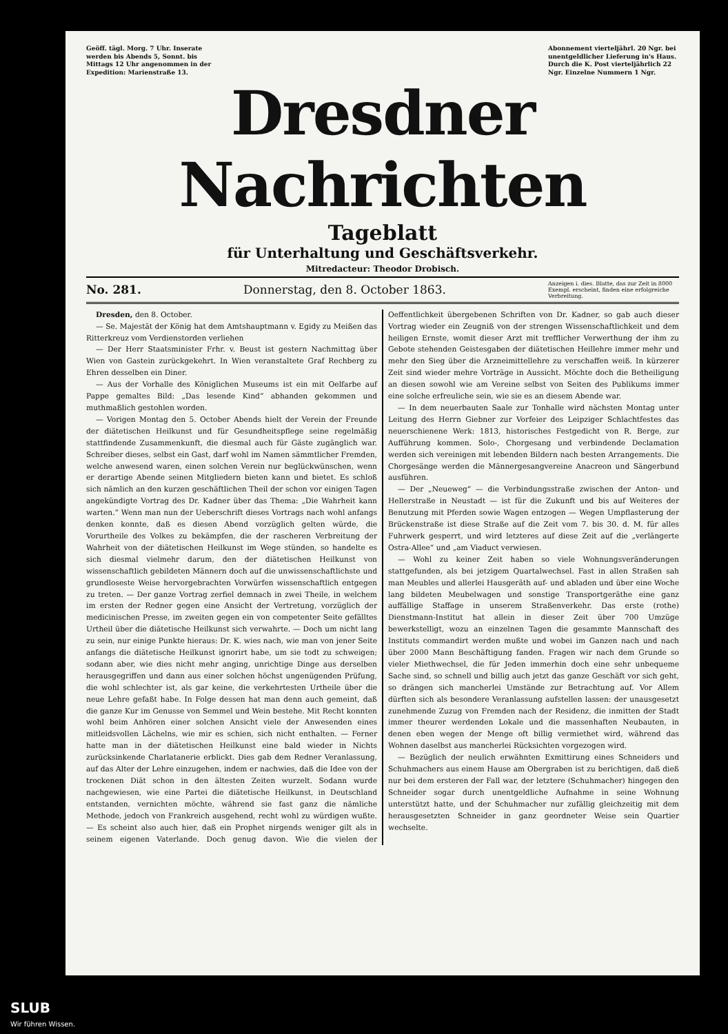Geöff. tägl. Morg. 7 Uhr. Inserate werden bis Abends 5, Sonnt. bis Mittags 12 Uhr angenommen in der Expedition: Marienstraße 13.
Abonnement vierteljährl. 20 Ngr. bei unentgeldlicher Lieferung in's Haus. Durch die K. Post vierteljährlich 22 Ngr. Einzelne Nummern 1 Ngr.
Dresdner Nachrichten
Tageblatt
für Unterhaltung und Geschäftsverkehr.
Mitredacteur: Theodor Drobisch.
No. 281. Donnerstag, den 8. October 1863. Anzeigen i. dies. Blatte, das zur Zeit in 8000 Exempl. erscheint, finden eine erfolgreiche Verbreitung.
Dresden, den 8. October.
— Se. Majestät der König hat dem Amtshauptmann v. Egidy zu Meißen das Ritterkreuz vom Verdienstorden verliehen
— Der Herr Staatsminister Frhr. v. Beust ist gestern Nachmittag über Wien von Gastein zurückgekehrt. In Wien veranstaltete Graf Rechberg zu Ehren desselben ein Diner.
— Aus der Vorhalle des Königlichen Museums ist ein mit Oelfarbe auf Pappe gemaltes Bild: „Das lesende Kind“ abhanden gekommen und muthmaßlich gestohlen worden.
— Vorigen Montag den 5. October Abends hielt der Verein der Freunde der diätetischen Heilkunst und für Gesundheitspflege seine regelmäßig stattfindende Zusammenkunft, die diesmal auch für Gäste zugänglich war. Schreiber dieses, selbst ein Gast, darf wohl im Namen sämmtlicher Fremden, welche anwesend waren, einen solchen Verein nur beglückwünschen, wenn er derartige Abende seinen Mitgliedern bieten kann und bietet. Es schloß sich nämlich an den kurzen geschäftlichen Theil der schon vor einigen Tagen angekündigte Vortrag des Dr. Kadner über das Thema: „Die Wahrheit kann warten.“ Wenn man nun der Ueberschrift dieses Vortrags nach wohl anfangs denken konnte, daß es diesen Abend vorzüglich gelten würde, die Vorurtheile des Volkes zu bekämpfen, die der rascheren Verbreitung der Wahrheit von der diätetischen Heilkunst im Wege stünden, so handelte es sich diesmal vielmehr darum, den der diätetischen Heilkunst von wissenschaftlich gebildeten Männern doch auf die unwissenschaftlichste und grundloseste Weise hervorgebrachten Vorwürfen wissenschaftlich entgegen zu treten. — Der ganze Vortrag zerfiel demnach in zwei Theile, in welchem im ersten der Redner gegen eine Ansicht der Vertretung, vorzüglich der medicinischen Presse, im zweiten gegen ein von competenter Seite gefälltes Urtheil über die diätetische Heilkunst sich verwahrte. — Doch um nicht lang zu sein, nur einige Punkte hieraus: Dr. K. wies nach, wie man von jener Seite anfangs die diätetische Heilkunst ignorirt habe, um sie todt zu schweigen; sodann aber, wie dies nicht mehr anging, unrichtige Dinge aus derselben herausgegriffen und dann aus einer solchen höchst ungenügenden Prüfung, die wohl schlechter ist, als gar keine, die verkehrtesten Urtheile über die neue Lehre gefaßt habe. In Folge dessen hat man denn auch gemeint, daß die ganze Kur im Genusse von Semmel und Wein bestehe. Mit Recht konnten wohl beim Anhören einer solchen Ansicht viele der Anwesenden eines mitleidsvollen Lächelns, wie mir es schien, sich nicht enthalten. — Ferner hatte man in der diätetischen Heilkunst eine bald wieder in Nichts zurücksinkende Charlatanerie erblickt. Dies gab dem Redner Veranlassung, auf das Alter der Lehre einzugehen, indem er nachwies, daß die Idee von der trockenen Diät schon in den ältesten Zeiten wurzelt. Sodann wurde nachgewiesen, wie eine Partei die diätetische Heilkunst, in Deutschland entstanden, vernichten möchte, während sie fast ganz die nämliche Methode, jedoch von Frankreich ausgehend, recht wohl zu würdigen wußte. — Es scheint also auch hier, daß ein Prophet nirgends weniger gilt als in seinem eigenen Vaterlande. Doch genug davon. Wie die vielen der Oeffentlichkeit übergebenen Schriften von Dr. Kadner, so gab auch dieser Vortrag wieder ein Zeugniß von der strengen Wissenschaftlichkeit und dem heiligen Ernste, womit dieser Arzt mit trefflicher Verwerthung der ihm zu Gebote stehenden Geistesgaben der diätetischen Heillehre immer mehr und mehr den Sieg über die Arzneimittellehre zu verschaffen weiß. In kürzerer Zeit sind wieder mehre Vorträge in Aussicht. Möchte doch die Betheiligung an diesen sowohl wie am Vereine selbst von Seiten des Publikums immer eine solche erfreuliche sein, wie sie es an diesem Abende war.
— In dem neuerbauten Saale zur Tonhalle wird nächsten Montag unter Leitung des Herrn Giebner zur Vorfeier des Leipziger Schlachtfestes das neuerschienene Werk: 1813, historisches Festgedicht von R. Berge, zur Aufführung kommen. Solo-, Chorgesang und verbindende Declamation werden sich vereinigen mit lebenden Bildern nach besten Arrangements. Die Chorgesänge werden die Männergesangvereine Anacreon und Sängerbund ausführen.
— Der „Neueweg“ — die Verbindungsstraße zwischen der Anton- und Hellerstraße in Neustadt — ist für die Zukunft und bis auf Weiteres der Benutzung mit Pferden sowie Wagen entzogen — Wegen Umpflasterung der Brückenstraße ist diese Straße auf die Zeit vom 7. bis 30. d. M. für alles Fuhrwerk gesperrt, und wird letzteres auf diese Zeit auf die „verlängerte Ostra-Allee“ und „am Viaduct verwiesen.
— Wohl zu keiner Zeit haben so viele Wohnungsveränderungen stattgefunden, als bei jetzigem Quartalwechsel. Fast in allen Straßen sah man Meubles und allerlei Hausgeräth auf- und abladen und über eine Woche lang bildeten Meubelwagen und sonstige Transportgeräthe eine ganz auffällige Staffage in unserem Straßenverkehr. Das erste (rothe) Dienstmann-Institut hat allein in dieser Zeit über 700 Umzüge bewerkstelligt, wozu an einzelnen Tagen die gesammte Mannschaft des Instituts commandirt werden mußte und wobei im Ganzen nach und nach über 2000 Mann Beschäftigung fanden. Fragen wir nach dem Grunde so vieler Miethwechsel, die für Jeden immerhin doch eine sehr unbequeme Sache sind, so schnell und billig auch jetzt das ganze Geschäft vor sich geht, so drängen sich mancherlei Umstände zur Betrachtung auf. Vor Allem dürften sich als besondere Veranlassung aufstellen lassen: der unausgesetzt zunehmende Zuzug von Fremden nach der Residenz, die inmitten der Stadt immer theurer werdenden Lokale und die massenhaften Neubauten, in denen eben wegen der Menge oft billig vermiethet wird, während das Wohnen daselbst aus mancherlei Rücksichten vorgezogen wird.
— Bezüglich der neulich erwähnten Exmittirung eines Schneiders und Schuhmachers aus einem Hause am Obergraben ist zu berichtigen, daß dieß nur bei dem ersteren der Fall war, der letztere (Schuhmacher) hingegen den Schneider sogar durch unentgeldliche Aufnahme in seine Wohnung unterstützt hatte, und der Schuhmacher nur zufällig gleichzeitig mit dem herausgesetzten Schneider in ganz geordneter Weise sein Quartier wechselte.
SLUB
Wir führen Wissen.